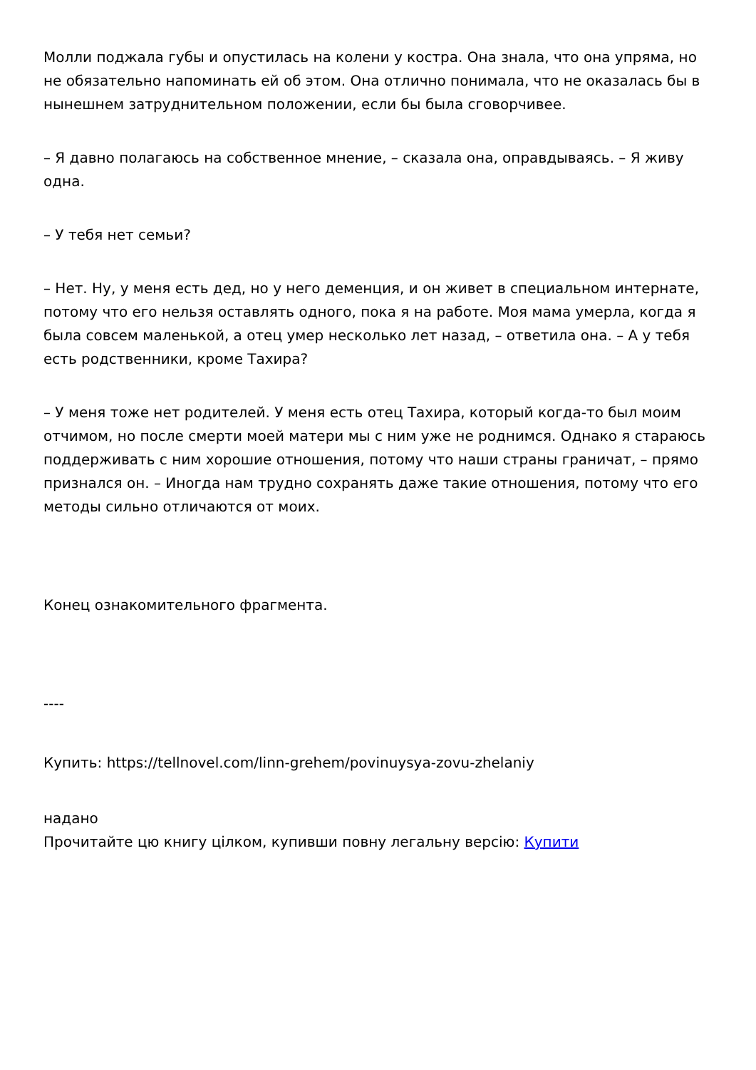Молли поджала губы и опустилась на колени у костра. Она знала, что она упряма, но не обязательно напоминать ей об этом. Она отлично понимала, что не оказалась бы в нынешнем затруднительном положении, если бы была сговорчивее.
– Я давно полагаюсь на собственное мнение, – сказала она, оправдываясь. – Я живу одна.
– У тебя нет семьи?
– Нет. Ну, у меня есть дед, но у него деменция, и он живет в специальном интернате, потому что его нельзя оставлять одного, пока я на работе. Моя мама умерла, когда я была совсем маленькой, а отец умер несколько лет назад, – ответила она. – А у тебя есть родственники, кроме Тахира?
– У меня тоже нет родителей. У меня есть отец Тахира, который когда-то был моим отчимом, но после смерти моей матери мы с ним уже не роднимся. Однако я стараюсь поддерживать с ним хорошие отношения, потому что наши страны граничат, – прямо признался он. – Иногда нам трудно сохранять даже такие отношения, потому что его методы сильно отличаются от моих.
Конец ознакомительного фрагмента.
----
Купить: https://tellnovel.com/linn-grehem/povinuysya-zovu-zhelaniy
надано
Прочитайте цю книгу цілком, купивши повну легальну версію: Купити